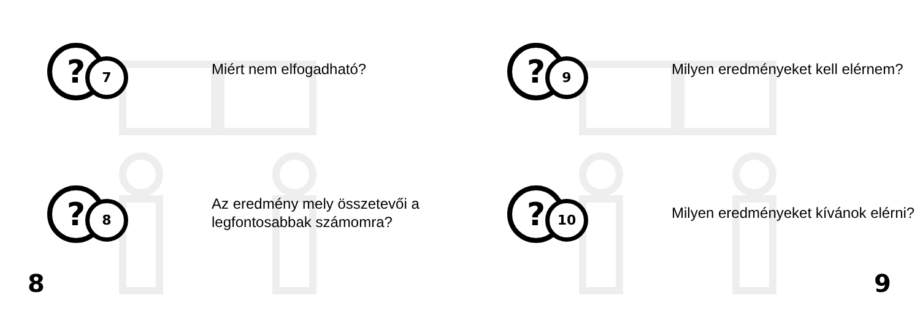? 7
Miért nem elfogadható?
? 8
Az eredmény mely összetevői a
legfontosabbak számomra?
8
? 9
Milyen eredményeket kell elérnem?
? 10
Milyen eredményeket kívánok elérni?
9